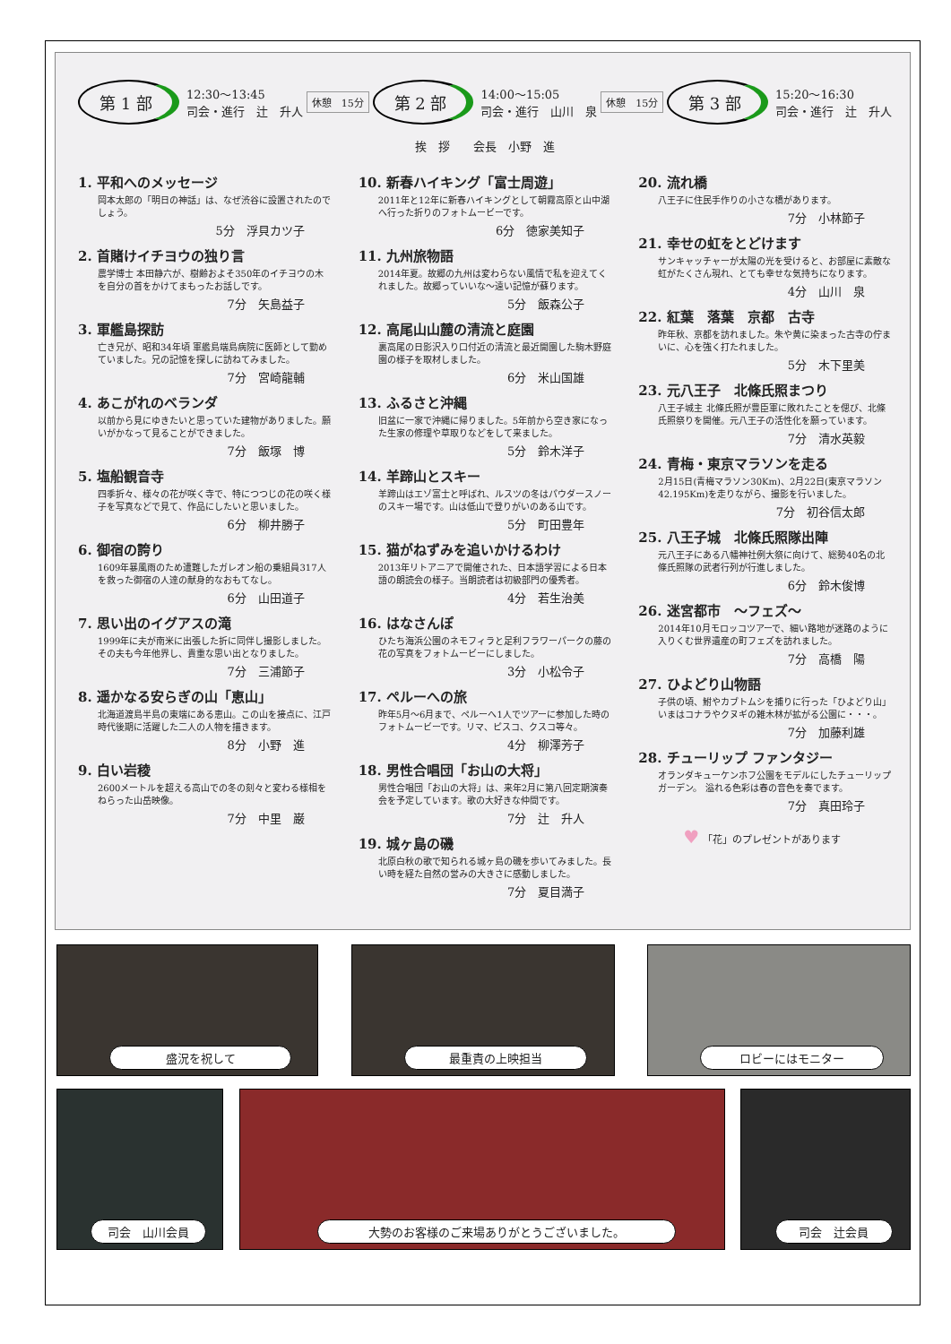第 1 部
12:30〜13:45
司会・進行　辻　升人
休憩　15分
第 2 部
14:00〜15:05
司会・進行　山川　泉
休憩　15分
第 3 部
15:20〜16:30
司会・進行　辻　升人
挨　拶　　会長　小野　進
1. 平和へのメッセージ
岡本太郎の「明日の神話」は、なぜ渋谷に設置されたのでしょう。
5分　浮貝カツ子
2. 首賭けイチヨウの独り言
農学博士 本田静六が、樹齢およそ350年のイチヨウの木を自分の首をかけてまもったお話しです。
7分　矢島益子
3. 軍艦島探訪
亡き兄が、昭和34年頃 軍艦島端島病院に医師として勤めていました。兄の記憶を探しに訪ねてみました。
7分　宮崎龍輔
4. あこがれのベランダ
以前から見にゆきたいと思っていた建物がありました。願いがかなって見ることができました。
7分　飯塚　博
5. 塩船観音寺
四季折々、様々の花が咲く寺で、特につつじの花の咲く様子を写真などで見て、作品にしたいと思いました。
6分　柳井勝子
6. 御宿の誇り
1609年暴風雨のため遭難したガレオン船の乗組員317人を救った御宿の人達の献身的なおもてなし。
6分　山田道子
7. 思い出のイグアスの滝
1999年に夫が南米に出張した折に同伴し撮影しました。その夫も今年他界し、貴重な思い出となりました。
7分　三浦節子
8. 遥かなる安らぎの山「恵山」
北海道渡島半島の東端にある恵山。この山を接点に、江戸時代後期に活躍した二人の人物を描きます。
8分　小野　進
9. 白い岩稜
2600メートルを超える高山での冬の刻々と変わる様相をねらった山岳映像。
7分　中里　巌
10. 新春ハイキング「富士周遊」
2011年と12年に新春ハイキングとして朝霧高原と山中湖へ行った折りのフォトムービーです。
6分　徳家美知子
11. 九州旅物語
2014年夏。故郷の九州は変わらない風情で私を迎えてくれました。故郷っていいな〜遠い記憶が蘇ります。
5分　飯森公子
12. 高尾山山麓の清流と庭園
裏高尾の日影沢入り口付近の清流と最近開園した駒木野庭園の様子を取材しました。
6分　米山国雄
13. ふるさと沖縄
旧盆に一家で沖縄に帰りました。5年前から空き家になった生家の修理や草取りなどをして来ました。
5分　鈴木洋子
14. 羊蹄山とスキー
羊蹄山はエゾ富士と呼ばれ、ルスツの冬はパウダースノーのスキー場です。山は低山で登りがいのある山です。
5分　町田豊年
15. 猫がねずみを追いかけるわけ
2013年リトアニアで開催された、日本語学習による日本語の朗読会の様子。当朗読者は初級部門の優秀者。
4分　若生治美
16. はなさんぽ
ひたち海浜公園のネモフィラと足利フラワーパークの藤の花の写真をフォトムービーにしました。
3分　小松令子
17. ペルーへの旅
昨年5月〜6月まで、ペルーへ1人でツアーに参加した時のフォトムービーです。リマ、ピスコ、クスコ等々。
4分　柳澤芳子
18. 男性合唱団「お山の大将」
男性合唱団「お山の大将」は、来年2月に第八回定期演奏会を予定しています。歌の大好きな仲間です。
7分　辻　升人
19. 城ヶ島の磯
北原白秋の歌で知られる城ヶ島の磯を歩いてみました。長い時を経た自然の営みの大きさに感動しました。
7分　夏目満子
20. 流れ橋
八王子に住民手作りの小さな橋があります。
7分　小林節子
21. 幸せの虹をとどけます
サンキャッチャーが太陽の光を受けると、お部屋に素敵な虹がたくさん現れ、とても幸せな気持ちになります。
4分　山川　泉
22. 紅葉　落葉　京都　古寺
昨年秋、京都を訪れました。朱や黄に染まった古寺の佇まいに、心を強く打たれました。
5分　木下里美
23. 元八王子　北條氏照まつり
八王子城主 北條氏照が豊臣軍に敗れたことを偲び、北條氏照祭りを開催。元八王子の活性化を願っています。
7分　清水英毅
24. 青梅・東京マラソンを走る
2月15日(青梅マラソン30Km)、2月22日(東京マラソン42.195Km)を走りながら、撮影を行いました。
7分　初谷信太郎
25. 八王子城　北條氏照隊出陣
元八王子にある八幡神社例大祭に向けて、総勢40名の北條氏照隊の武者行列が行進しました。
6分　鈴木俊博
26. 迷宮都市　〜フェズ〜
2014年10月モロッコツアーで、細い路地が迷路のように入りくむ世界遺産の町フェズを訪れました。
7分　高橋　陽
27. ひよどり山物語
子供の頃、鮒やカブトムシを捕りに行った「ひよどり山」いまはコナラやクヌギの雑木林が拡がる公園に・・・。
7分　加藤利雄
28. チューリップ ファンタジー
オランダキューケンホフ公園をモデルにしたチューリップガーデン。 溢れる色彩は春の音色を奏でます。
7分　真田玲子
♥ 「花」のプレゼントがあります
盛況を祝して
最重責の上映担当
ロビーにはモニター
司会　山川会員
大勢のお客様のご来場ありがとうございました。
司会　辻会員